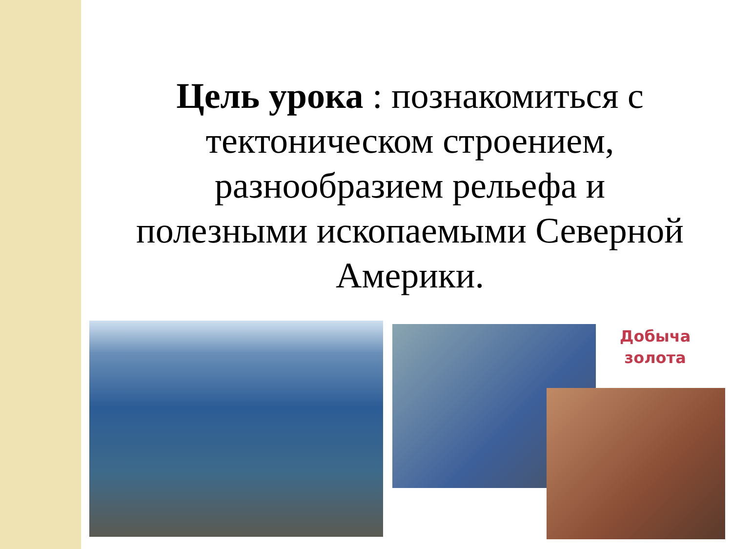Цель урока : познакомиться с тектоническом строением, разнообразием рельефа и полезными ископаемыми Северной Америки.
Добыча
золота